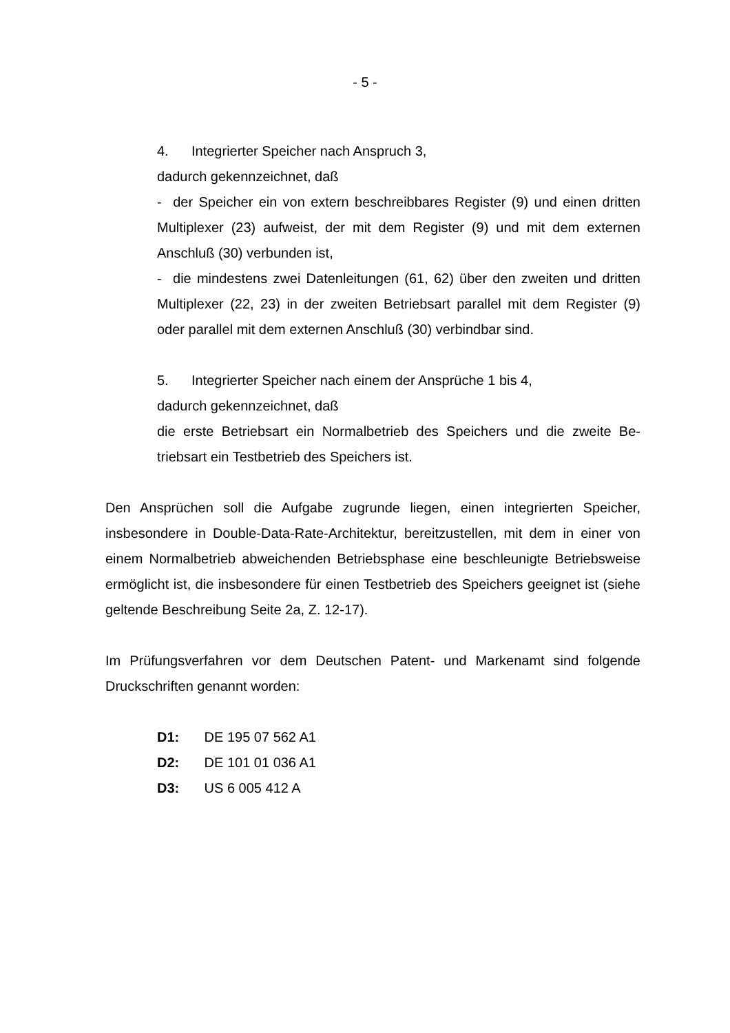- 5 -
4. Integrierter Speicher nach Anspruch 3,
dadurch gekennzeichnet, daß
- der Speicher ein von extern beschreibbares Register (9) und einen drit­ten Multiplexer (23) aufweist, der mit dem Register (9) und mit dem exter­nen Anschluß (30) verbunden ist,
- die mindestens zwei Datenleitungen (61, 62) über den zweiten und drit­ten Multiplexer (22, 23) in der zweiten Betriebsart parallel mit dem Regis­ter (9) oder parallel mit dem externen Anschluß (30) verbindbar sind.
5. Integrierter Speicher nach einem der Ansprüche 1 bis 4,
dadurch gekennzeichnet, daß
die erste Betriebsart ein Normalbetrieb des Speichers und die zweite Be­triebsart ein Testbetrieb des Speichers ist.
Den Ansprüchen soll die Aufgabe zugrunde liegen, einen integrierten Speicher, insbesondere in Double-Data-Rate-Architektur, bereitzustellen, mit dem in einer von einem Normalbetrieb abweichenden Betriebsphase eine beschleunigte Be­triebsweise ermöglicht ist, die insbesondere für einen Testbetrieb des Speichers geeignet ist (siehe geltende Beschreibung Seite 2a, Z. 12-17).
Im Prüfungsverfahren vor dem Deutschen Patent- und Markenamt sind folgende Druckschriften genannt worden:
D1: DE 195 07 562 A1
D2: DE 101 01 036 A1
D3: US 6 005 412 A